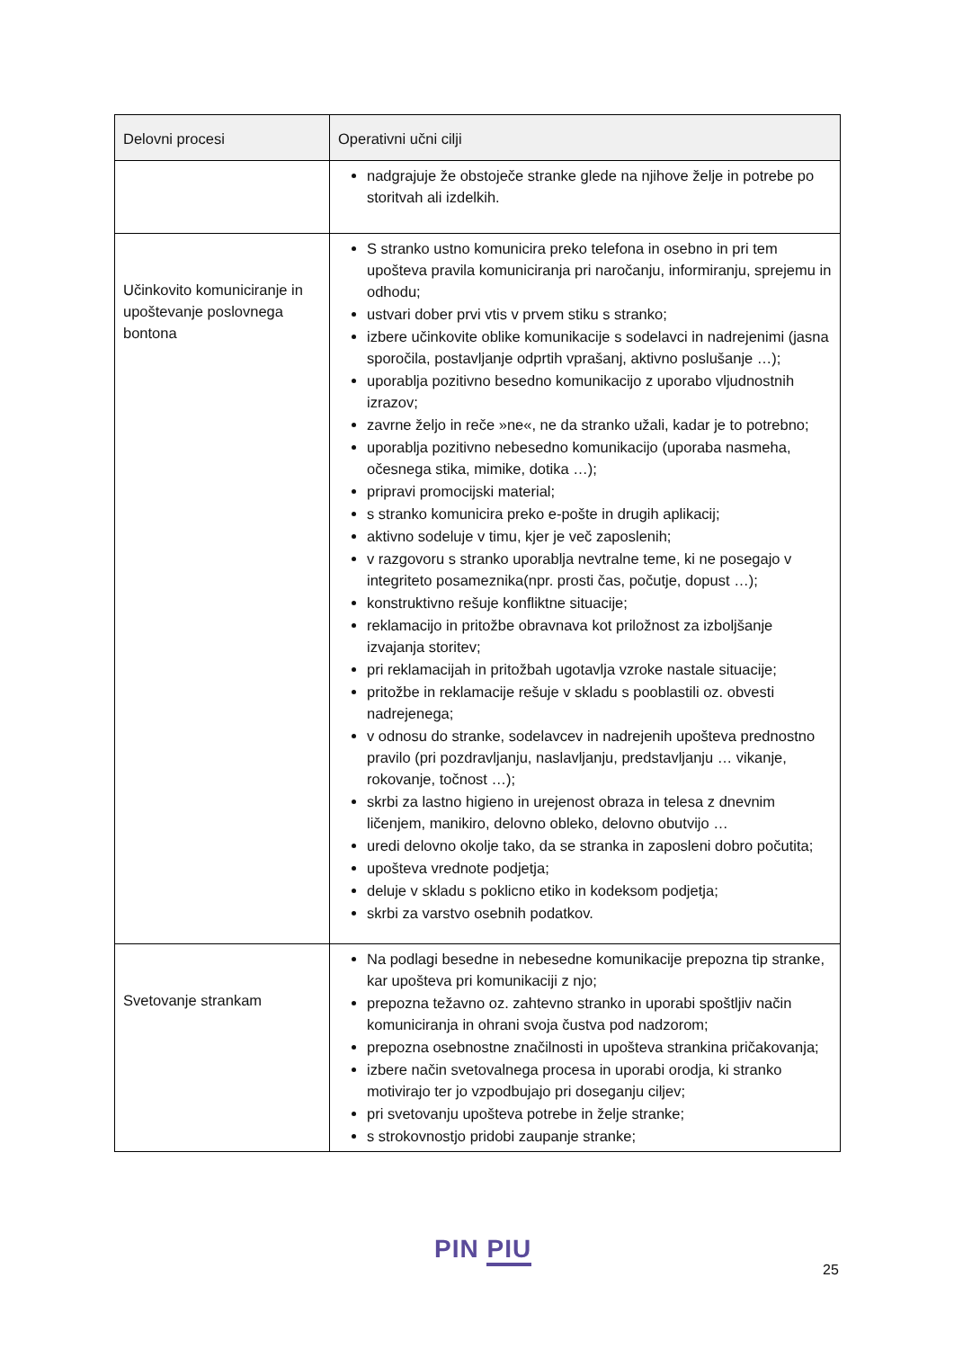| Delovni procesi | Operativni učni cilji |
| --- | --- |
| | nadgrajuje že obstoječe stranke glede na njihove želje in potrebe po storitvah ali izdelkih. |
| Učinkovito komuniciranje in upoštevanje poslovnega bontona | S stranko ustno komunicira preko telefona in osebno in pri tem upošteva pravila komuniciranja pri naročanju, informiranju, sprejemu in odhodu; ustvari dober prvi vtis v prvem stiku s stranko; izbere učinkovite oblike komunikacije s sodelavci in nadrejenimi (jasna sporočila, postavljanje odprtih vprašanj, aktivno poslušanje …); uporablja pozitivno besedno komunikacijo z uporabo vljudnostnih izrazov; zavrne željo in reče »ne«, ne da stranko užali, kadar je to potrebno; uporablja pozitivno nebesedno komunikacijo (uporaba nasmeha, očesnega stika, mimike, dotika …); pripravi promocijski material; s stranko komunicira preko e-pošte in drugih aplikacij; aktivno sodeluje v timu, kjer je več zaposlenih; v razgovoru s stranko uporablja nevtralne teme, ki ne posegajo v integriteto posameznika(npr. prosti čas, počutje, dopust …); konstruktivno rešuje konfliktne situacije; reklamacijo in pritožbe obravnava kot priložnost za izboljšanje izvajanja storitev; pri reklamacijah in pritožbah ugotavlja vzroke nastale situacije; pritožbe in reklamacije rešuje v skladu s pooblastili oz. obvesti nadrejenega; v odnosu do stranke, sodelavcev in nadrejenih upošteva prednostno pravilo (pri pozdravljanju, naslavljanju, predstavljanju … vikanje, rokovanje, točnost …); skrbi za lastno higieno in urejenost obraza in telesa z dnevnim ličenjem, manikiro, delovno obleko, delovno obutvijo … uredi delovno okolje tako, da se stranka in zaposleni dobro počutita; upošteva vrednote podjetja; deluje v skladu s poklicno etiko in kodeksom podjetja; skrbi za varstvo osebnih podatkov. |
| Svetovanje strankam | Na podlagi besedne in nebesedne komunikacije prepozna tip stranke, kar upošteva pri komunikaciji z njo; prepozna težavno oz. zahtevno stranko in uporabi spoštljiv način komuniciranja in ohrani svoja čustva pod nadzorom; prepozna osebnostne značilnosti in upošteva strankina pričakovanja; izbere način svetovalnega procesa in uporabi orodja, ki stranko motivirajo ter jo vzpodbujajo pri doseganju ciljev; pri svetovanju upošteva potrebe in želje stranke; s strokovnostjo pridobi zaupanje stranke; |
PIN PIU
25